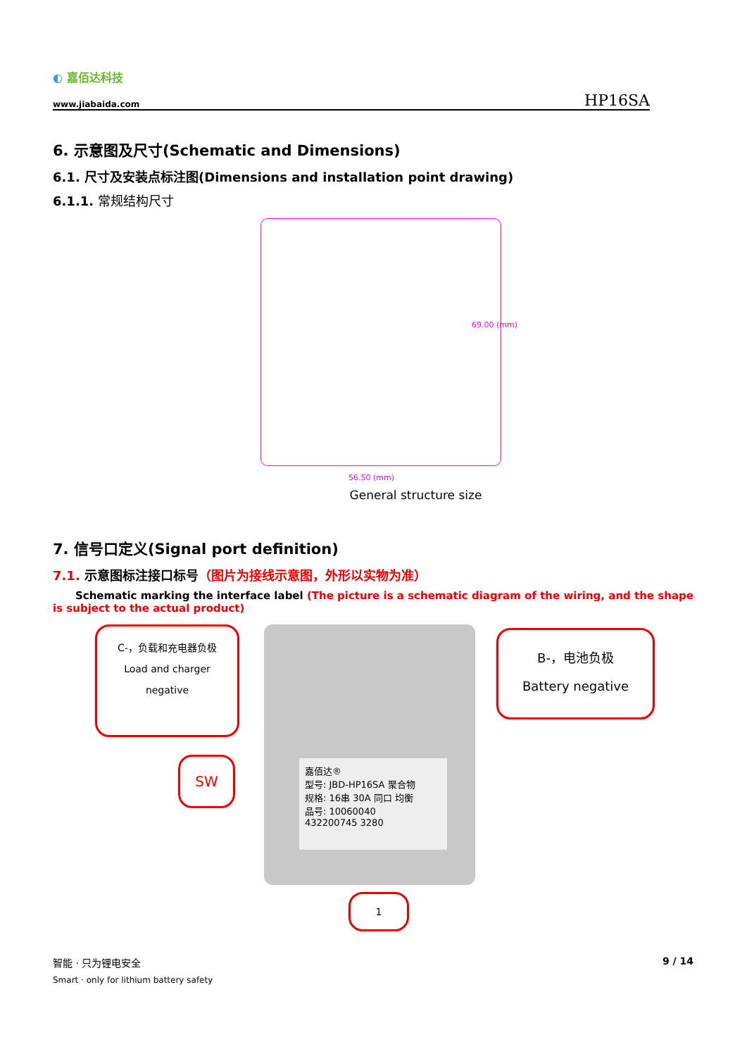◐ 嘉佰达科技
www.jiabaida.com
HP16SA
6. 示意图及尺寸(Schematic and Dimensions)
6.1. 尺寸及安装点标注图(Dimensions and installation point drawing)
6.1.1. 常规结构尺寸
69.00 (mm)
56.50 (mm)
General structure size
7. 信号口定义(Signal port definition)
7.1. 示意图标注接口标号（图片为接线示意图，外形以实物为准）
Schematic marking the interface label (The picture is a schematic diagram of the wiring, and the shape is subject to the actual product)
嘉佰达®
型号: JBD-HP16SA 聚合物
规格: 16串 30A 同口 均衡
品号: 10060040
432200745 3280
C-，负载和充电器负极
Load and charger
negative
B-，电池负极
Battery negative
SW
1
智能 · 只为锂电安全
Smart · only for lithium battery safety
9 / 14